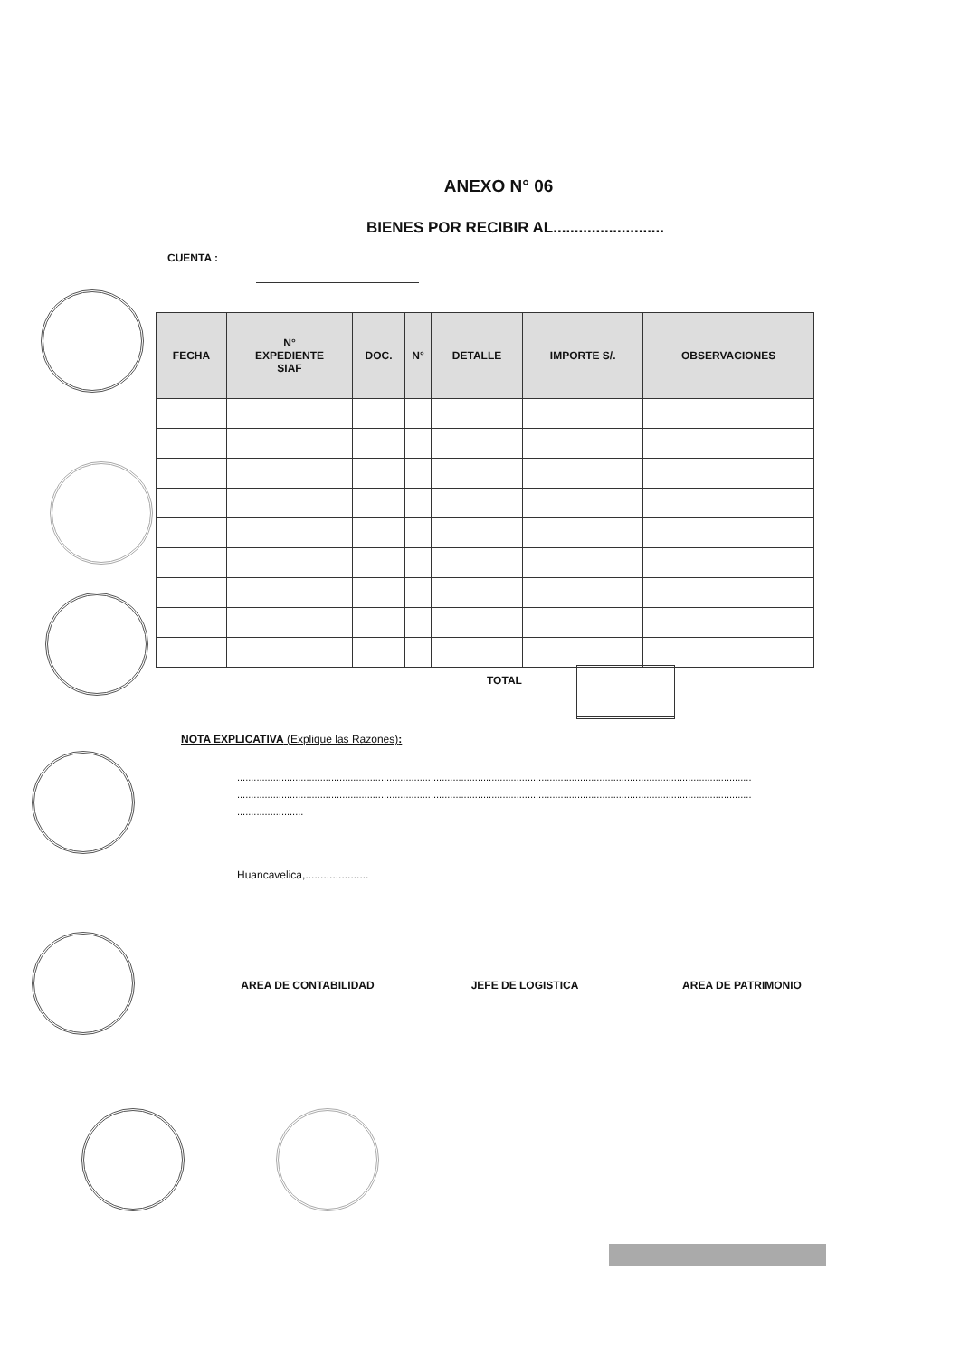ANEXO N° 06
BIENES POR RECIBIR AL..........................
CUENTA :
| FECHA | N° EXPEDIENTE SIAF | DOC. | N° | DETALLE | IMPORTE S/. | OBSERVACIONES |
| --- | --- | --- | --- | --- | --- | --- |
TOTAL
NOTA EXPLICATIVA (Explique las Razones):
..........................................................................................................................................................................................
..........................................................................................................................................................................................
........................
Huancavelica,.....................
AREA DE CONTABILIDAD JEFE DE LOGISTICA AREA DE PATRIMONIO